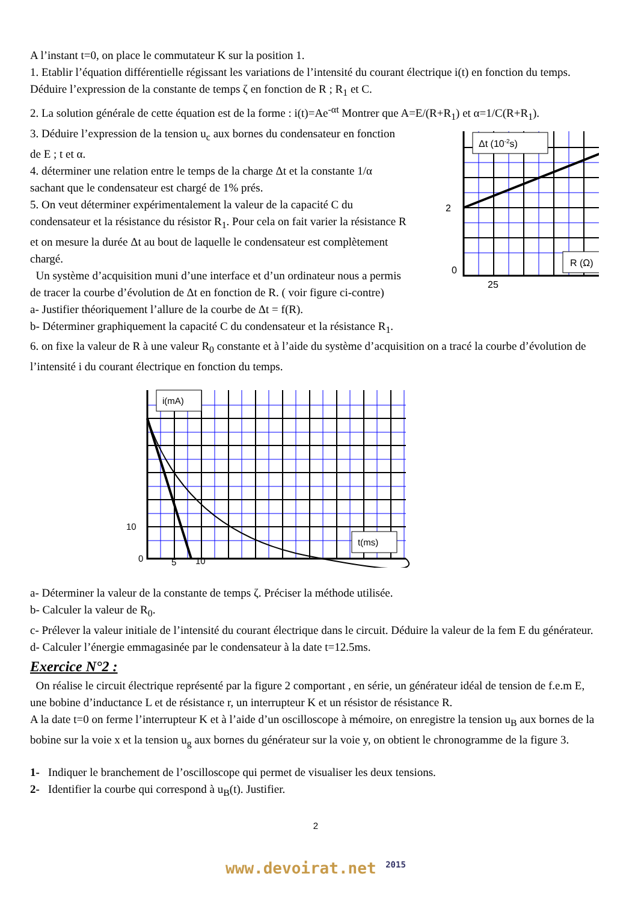A l’instant t=0, on place le commutateur K sur la position 1.
1. Etablir l’équation différentielle régissant les variations de l’intensité du courant électrique i(t) en fonction du temps. Déduire l’expression de la constante de temps ζ en fonction de R ; R<sub>1</sub> et C.
2. La solution générale de cette équation est de la forme : i(t)=Ae<sup>-αt</sup> Montrer que A=E/(R+R<sub>1</sub>) et α=1/C(R+R<sub>1</sub>).
3. Déduire l’expression de la tension u<sub>c</sub> aux bornes du condensateur en fonction de E ; t et α.
4. déterminer une relation entre le temps de la charge Δt et la constante 1/α sachant que le condensateur est chargé de 1% prés.
5. On veut déterminer expérimentalement la valeur de la capacité C du condensateur et la résistance du résistor R<sub>1</sub>. Pour cela on fait varier la résistance R et on mesure la durée Δt au bout de laquelle le condensateur est complètement chargé.
Un système d’acquisition muni d’une interface et d’un ordinateur nous a permis de tracer la courbe d’évolution de Δt en fonction de R. ( voir figure ci-contre)
Δt (10-2s)
R (Ω)
2
0
25
a- Justifier théoriquement l’allure de la courbe de Δt = f(R).
b- Déterminer graphiquement la capacité C du condensateur et la résistance R<sub>1</sub>.
6. on fixe la valeur de R à une valeur R<sub>0</sub> constante et à l’aide du système d’acquisition on a tracé la courbe d’évolution de l’intensité i du courant électrique en fonction du temps.
i(mA)
t(ms)
10
0
5
10
a- Déterminer la valeur de la constante de temps ζ. Préciser la méthode utilisée.
b- Calculer la valeur de R<sub>0</sub>.
c- Prélever la valeur initiale de l’intensité du courant électrique dans le circuit. Déduire la valeur de la fem E du générateur.
d- Calculer l’énergie emmagasinée par le condensateur à la date t=12.5ms.
Exercice N°2 :
On réalise le circuit électrique représenté par la figure 2 comportant , en série, un générateur idéal de tension de f.e.m E, une bobine d’inductance L et de résistance r, un interrupteur K et un résistor de résistance R.
A la date t=0 on ferme l’interrupteur K et à l’aide d’un oscilloscope à mémoire, on enregistre la tension u<sub>B</sub> aux bornes de la bobine sur la voie x et la tension u<sub>g</sub> aux bornes du générateur sur la voie y, on obtient le chronogramme de la figure 3.
1- Indiquer le branchement de l’oscilloscope qui permet de visualiser les deux tensions.
2- Identifier la courbe qui correspond à u<sub>B</sub>(t). Justifier.
2
www.devoirat.net <sup>2015</sup>